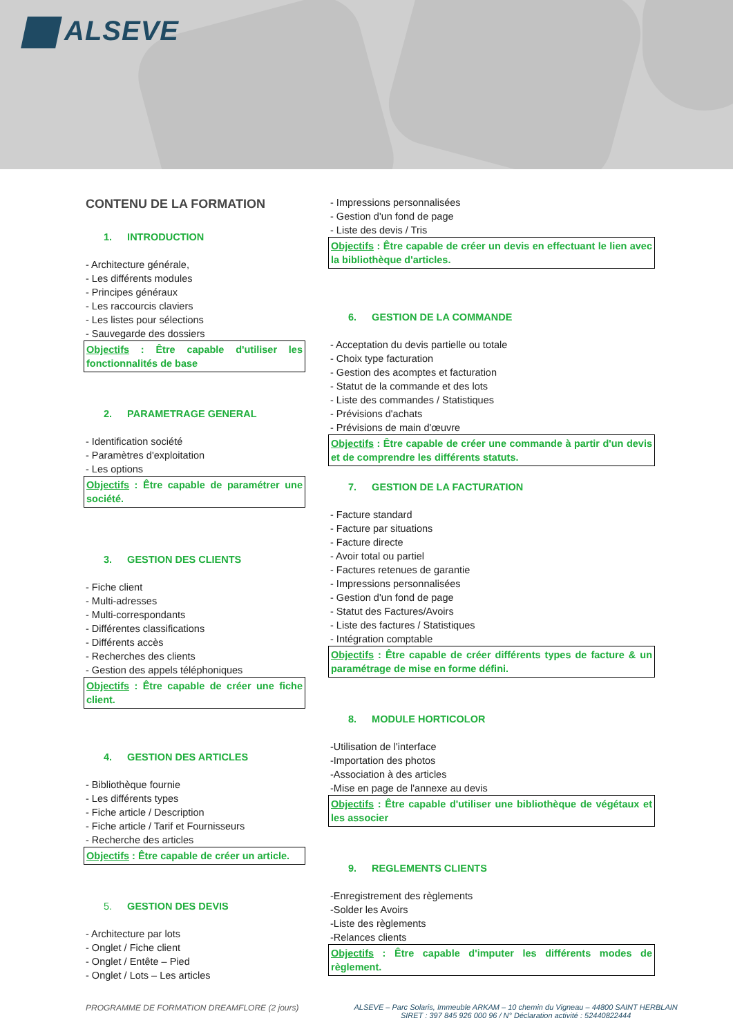ALSEVE
CONTENU DE LA FORMATION
1. INTRODUCTION
- Architecture générale,
- Les différents modules
- Principes généraux
- Les raccourcis claviers
- Les listes pour sélections
- Sauvegarde des dossiers
Objectifs : Être capable d'utiliser les fonctionnalités de base
2. PARAMETRAGE GENERAL
- Identification société
- Paramètres d'exploitation
- Les options
Objectifs : Être capable de paramétrer une société.
3. GESTION DES CLIENTS
- Fiche client
- Multi-adresses
- Multi-correspondants
- Différentes classifications
- Différents accès
- Recherches des clients
- Gestion des appels téléphoniques
Objectifs : Être capable de créer une fiche client.
4. GESTION DES ARTICLES
- Bibliothèque fournie
- Les différents types
- Fiche article / Description
- Fiche article / Tarif et Fournisseurs
- Recherche des articles
Objectifs : Être capable de créer un article.
5. GESTION DES DEVIS
- Architecture par lots
- Onglet / Fiche client
- Onglet / Entête – Pied
- Onglet / Lots – Les articles
- Impressions personnalisées
- Gestion d'un fond de page
- Liste des devis / Tris
Objectifs : Être capable de créer un devis en effectuant le lien avec la bibliothèque d'articles.
6. GESTION DE LA COMMANDE
- Acceptation du devis partielle ou totale
- Choix type facturation
- Gestion des acomptes et facturation
- Statut de la commande et des lots
- Liste des commandes / Statistiques
- Prévisions d'achats
- Prévisions de main d'œuvre
Objectifs : Être capable de créer une commande à partir d'un devis et de comprendre les différents statuts.
7. GESTION DE LA FACTURATION
- Facture standard
- Facture par situations
- Facture directe
- Avoir total ou partiel
- Factures retenues de garantie
- Impressions personnalisées
- Gestion d'un fond de page
- Statut des Factures/Avoirs
- Liste des factures / Statistiques
- Intégration comptable
Objectifs : Être capable de créer différents types de facture & un paramétrage de mise en forme défini.
8. MODULE HORTICOLOR
-Utilisation de l'interface
-Importation des photos
-Association à des articles
-Mise en page de l'annexe au devis
Objectifs : Être capable d'utiliser une bibliothèque de végétaux et les associer
9. REGLEMENTS CLIENTS
-Enregistrement des règlements
-Solder les Avoirs
-Liste des règlements
-Relances clients
Objectifs : Être capable d'imputer les différents modes de règlement.
PROGRAMME DE FORMATION DREAMFLORE (2 jours)
ALSEVE – Parc Solaris, Immeuble ARKAM – 10 chemin du Vigneau – 44800 SAINT HERBLAIN
SIRET : 397 845 926 000 96 / N° Déclaration activité : 52440822444